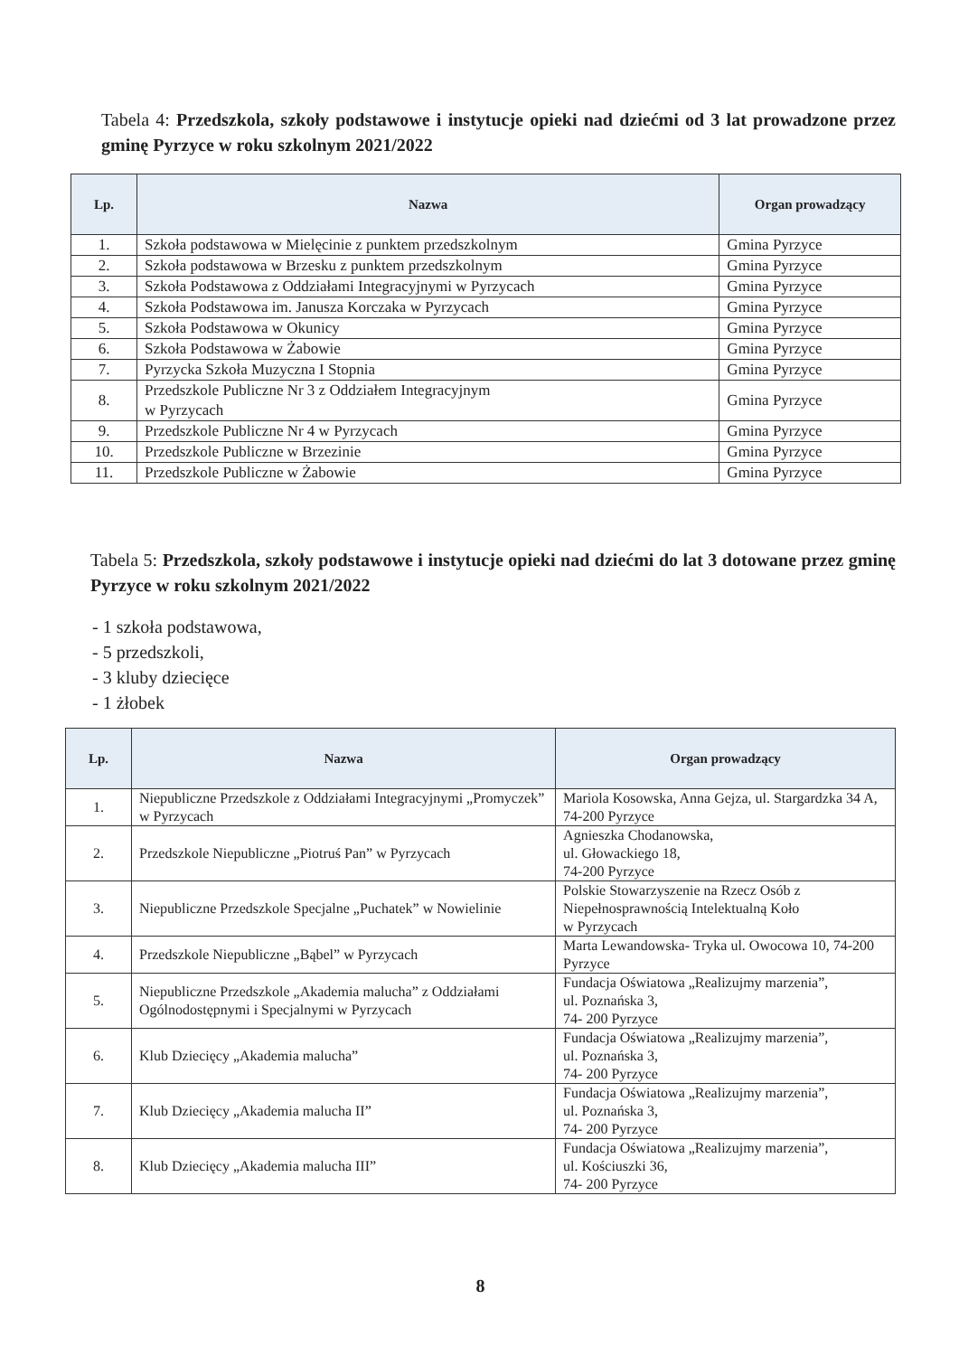Tabela 4: Przedszkola, szkoły podstawowe i instytucje opieki nad dziećmi od 3 lat prowadzone przez gminę Pyrzyce w roku szkolnym 2021/2022
| Lp. | Nazwa | Organ prowadzący |
| --- | --- | --- |
| 1. | Szkoła podstawowa w Mielęcinie z punktem przedszkolnym | Gmina Pyrzyce |
| 2. | Szkoła podstawowa w Brzesku z punktem przedszkolnym | Gmina Pyrzyce |
| 3. | Szkoła Podstawowa z Oddziałami Integracyjnymi w Pyrzycach | Gmina Pyrzyce |
| 4. | Szkoła Podstawowa im. Janusza Korczaka w Pyrzycach | Gmina Pyrzyce |
| 5. | Szkoła Podstawowa w Okunicy | Gmina Pyrzyce |
| 6. | Szkoła Podstawowa w Żabowie | Gmina Pyrzyce |
| 7. | Pyrzycka Szkoła Muzyczna I Stopnia | Gmina Pyrzyce |
| 8. | Przedszkole Publiczne Nr 3 z Oddziałem Integracyjnym w Pyrzycach | Gmina Pyrzyce |
| 9. | Przedszkole Publiczne Nr 4 w Pyrzycach | Gmina Pyrzyce |
| 10. | Przedszkole Publiczne w Brzezinie | Gmina Pyrzyce |
| 11. | Przedszkole Publiczne w Żabowie | Gmina Pyrzyce |
Tabela 5: Przedszkola, szkoły podstawowe i instytucje opieki nad dziećmi do lat 3 dotowane przez gminę Pyrzyce w roku szkolnym 2021/2022
- 1 szkoła podstawowa,
- 5 przedszkoli,
- 3 kluby dziecięce
- 1 żłobek
| Lp. | Nazwa | Organ prowadzący |
| --- | --- | --- |
| 1. | Niepubliczne Przedszkole z Oddziałami Integracyjnymi „Promyczek” w Pyrzycach | Mariola Kosowska, Anna Gejza, ul. Stargardzka 34 A, 74-200 Pyrzyce |
| 2. | Przedszkole Niepubliczne „Piotruś Pan” w Pyrzycach | Agnieszka Chodanowska, ul. Głowackiego 18, 74-200 Pyrzyce |
| 3. | Niepubliczne Przedszkole Specjalne „Puchatek” w Nowielinie | Polskie Stowarzyszenie na Rzecz Osób z Niepełnosprawnością Intelektualną Koło w Pyrzycach |
| 4. | Przedszkole Niepubliczne „Bąbel” w Pyrzycach | Marta Lewandowska- Tryka ul. Owocowa 10, 74-200 Pyrzyce |
| 5. | Niepubliczne Przedszkole „Akademia malucha” z Oddziałami Ogólnodostępnymi i Specjalnymi w Pyrzycach | Fundacja Oświatowa „Realizujmy marzenia”, ul. Poznańska 3, 74- 200 Pyrzyce |
| 6. | Klub Dziecięcy „Akademia malucha” | Fundacja Oświatowa „Realizujmy marzenia”, ul. Poznańska 3, 74- 200 Pyrzyce |
| 7. | Klub Dziecięcy „Akademia malucha II” | Fundacja Oświatowa „Realizujmy marzenia”, ul. Poznańska 3, 74- 200 Pyrzyce |
| 8. | Klub Dziecięcy „Akademia malucha III” | Fundacja Oświatowa „Realizujmy marzenia”, ul. Kościuszki 36, 74- 200 Pyrzyce |
8